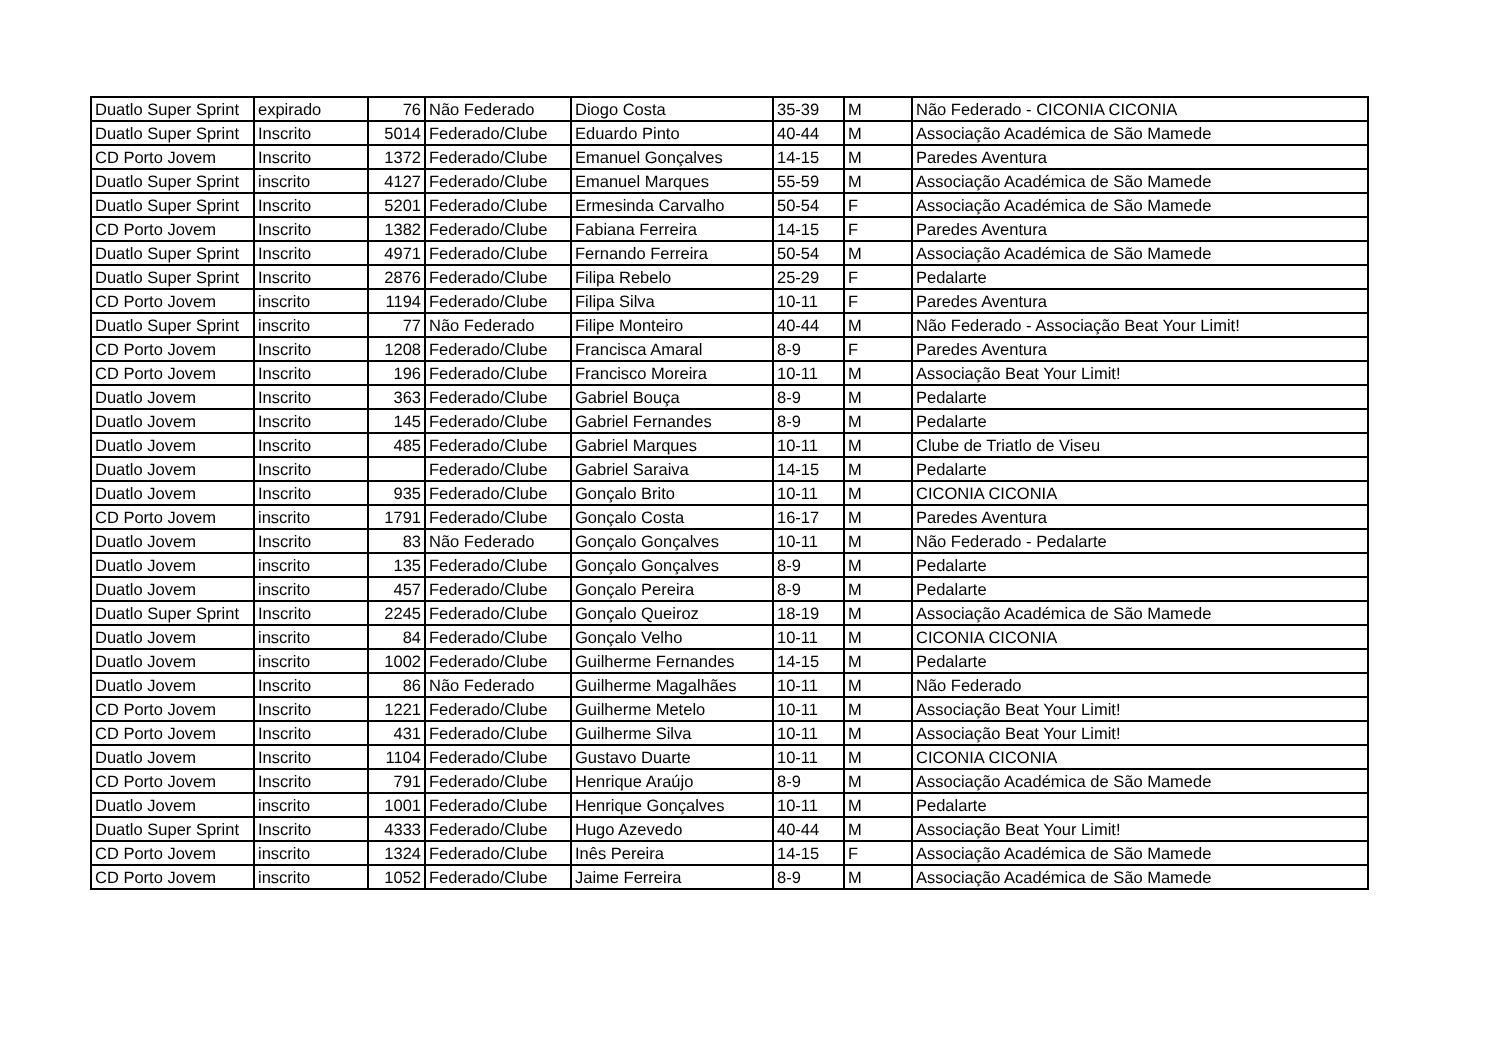| Duatlo Super Sprint | expirado | 76 | Não Federado | Diogo Costa | 35-39 | M | Não Federado - CICONIA CICONIA |
| Duatlo Super Sprint | Inscrito | 5014 | Federado/Clube | Eduardo Pinto | 40-44 | M | Associação Académica de São Mamede |
| CD Porto Jovem | Inscrito | 1372 | Federado/Clube | Emanuel Gonçalves | 14-15 | M | Paredes Aventura |
| Duatlo Super Sprint | inscrito | 4127 | Federado/Clube | Emanuel Marques | 55-59 | M | Associação Académica de São Mamede |
| Duatlo Super Sprint | Inscrito | 5201 | Federado/Clube | Ermesinda Carvalho | 50-54 | F | Associação Académica de São Mamede |
| CD Porto Jovem | Inscrito | 1382 | Federado/Clube | Fabiana Ferreira | 14-15 | F | Paredes Aventura |
| Duatlo Super Sprint | Inscrito | 4971 | Federado/Clube | Fernando Ferreira | 50-54 | M | Associação Académica de São Mamede |
| Duatlo Super Sprint | Inscrito | 2876 | Federado/Clube | Filipa Rebelo | 25-29 | F | Pedalarte |
| CD Porto Jovem | inscrito | 1194 | Federado/Clube | Filipa Silva | 10-11 | F | Paredes Aventura |
| Duatlo Super Sprint | inscrito | 77 | Não Federado | Filipe Monteiro | 40-44 | M | Não Federado - Associação Beat Your Limit! |
| CD Porto Jovem | Inscrito | 1208 | Federado/Clube | Francisca Amaral | 8-9 | F | Paredes Aventura |
| CD Porto Jovem | Inscrito | 196 | Federado/Clube | Francisco Moreira | 10-11 | M | Associação Beat Your Limit! |
| Duatlo Jovem | Inscrito | 363 | Federado/Clube | Gabriel Bouça | 8-9 | M | Pedalarte |
| Duatlo Jovem | Inscrito | 145 | Federado/Clube | Gabriel Fernandes | 8-9 | M | Pedalarte |
| Duatlo Jovem | Inscrito | 485 | Federado/Clube | Gabriel Marques | 10-11 | M | Clube de Triatlo de Viseu |
| Duatlo Jovem | Inscrito | | Federado/Clube | Gabriel Saraiva | 14-15 | M | Pedalarte |
| Duatlo Jovem | Inscrito | 935 | Federado/Clube | Gonçalo Brito | 10-11 | M | CICONIA CICONIA |
| CD Porto Jovem | inscrito | 1791 | Federado/Clube | Gonçalo Costa | 16-17 | M | Paredes Aventura |
| Duatlo Jovem | Inscrito | 83 | Não Federado | Gonçalo Gonçalves | 10-11 | M | Não Federado - Pedalarte |
| Duatlo Jovem | inscrito | 135 | Federado/Clube | Gonçalo Gonçalves | 8-9 | M | Pedalarte |
| Duatlo Jovem | inscrito | 457 | Federado/Clube | Gonçalo Pereira | 8-9 | M | Pedalarte |
| Duatlo Super Sprint | Inscrito | 2245 | Federado/Clube | Gonçalo Queiroz | 18-19 | M | Associação Académica de São Mamede |
| Duatlo Jovem | inscrito | 84 | Federado/Clube | Gonçalo Velho | 10-11 | M | CICONIA CICONIA |
| Duatlo Jovem | inscrito | 1002 | Federado/Clube | Guilherme Fernandes | 14-15 | M | Pedalarte |
| Duatlo Jovem | Inscrito | 86 | Não Federado | Guilherme Magalhães | 10-11 | M | Não Federado |
| CD Porto Jovem | Inscrito | 1221 | Federado/Clube | Guilherme Metelo | 10-11 | M | Associação Beat Your Limit! |
| CD Porto Jovem | Inscrito | 431 | Federado/Clube | Guilherme Silva | 10-11 | M | Associação Beat Your Limit! |
| Duatlo Jovem | Inscrito | 1104 | Federado/Clube | Gustavo Duarte | 10-11 | M | CICONIA CICONIA |
| CD Porto Jovem | Inscrito | 791 | Federado/Clube | Henrique Araújo | 8-9 | M | Associação Académica de São Mamede |
| Duatlo Jovem | inscrito | 1001 | Federado/Clube | Henrique Gonçalves | 10-11 | M | Pedalarte |
| Duatlo Super Sprint | Inscrito | 4333 | Federado/Clube | Hugo Azevedo | 40-44 | M | Associação Beat Your Limit! |
| CD Porto Jovem | inscrito | 1324 | Federado/Clube | Inês Pereira | 14-15 | F | Associação Académica de São Mamede |
| CD Porto Jovem | inscrito | 1052 | Federado/Clube | Jaime Ferreira | 8-9 | M | Associação Académica de São Mamede |